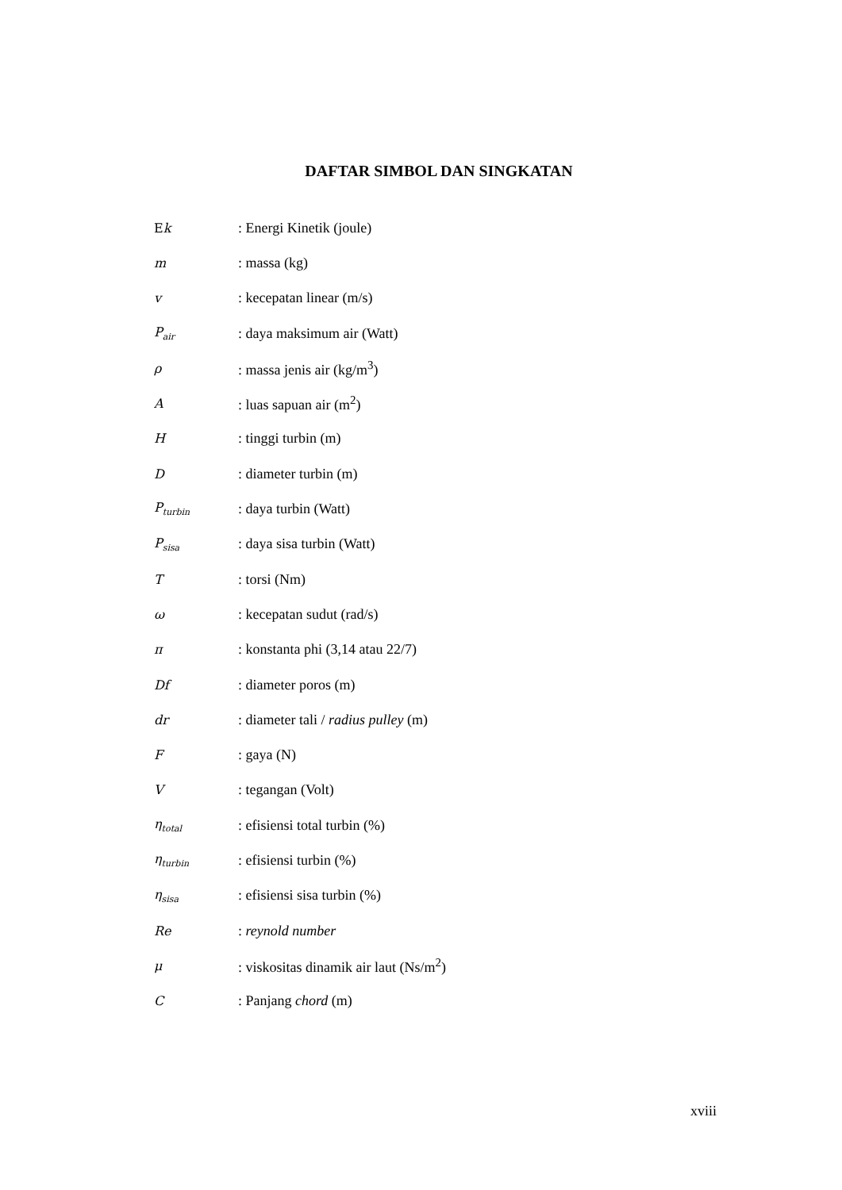DAFTAR SIMBOL DAN SINGKATAN
| E k | : Energi Kinetik (joule) |
| m | : massa (kg) |
| v | : kecepatan linear (m/s) |
| P<sub>air</sub> | : daya maksimum air (Watt) |
| ρ | : massa jenis air (kg/m<sup>3</sup>) |
| A | : luas sapuan air (m<sup>2</sup>) |
| H | : tinggi turbin (m) |
| D | : diameter turbin (m) |
| P<sub>turbin</sub> | : daya turbin (Watt) |
| P<sub>sisa</sub> | : daya sisa turbin (Watt) |
| T | : torsi (Nm) |
| ω | : kecepatan sudut (rad/s) |
| π | : konstanta phi (3,14 atau 22/7) |
| Df | : diameter poros (m) |
| dr | : diameter tali / radius pulley (m) |
| F | : gaya (N) |
| V | : tegangan (Volt) |
| η<sub>total</sub> | : efisiensi total turbin (%) |
| η<sub>turbin</sub> | : efisiensi turbin (%) |
| η<sub>sisa</sub> | : efisiensi sisa turbin (%) |
| Re | : reynold number |
| μ | : viskositas dinamik air laut (Ns/m<sup>2</sup>) |
| C | : Panjang chord (m) |
xviii